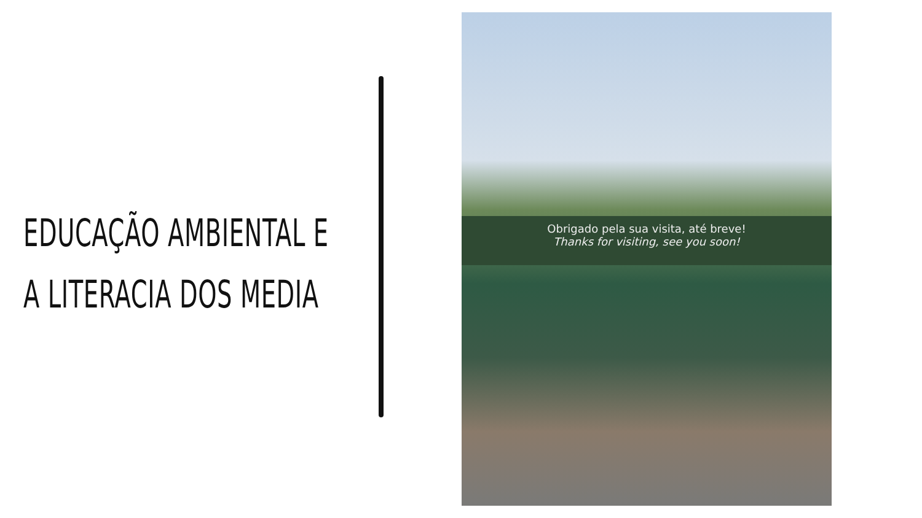EDUCAÇÃO AMBIENTAL E
A LITERACIA DOS MEDIA
Obrigado pela sua visita, até breve!
Thanks for visiting, see you soon!